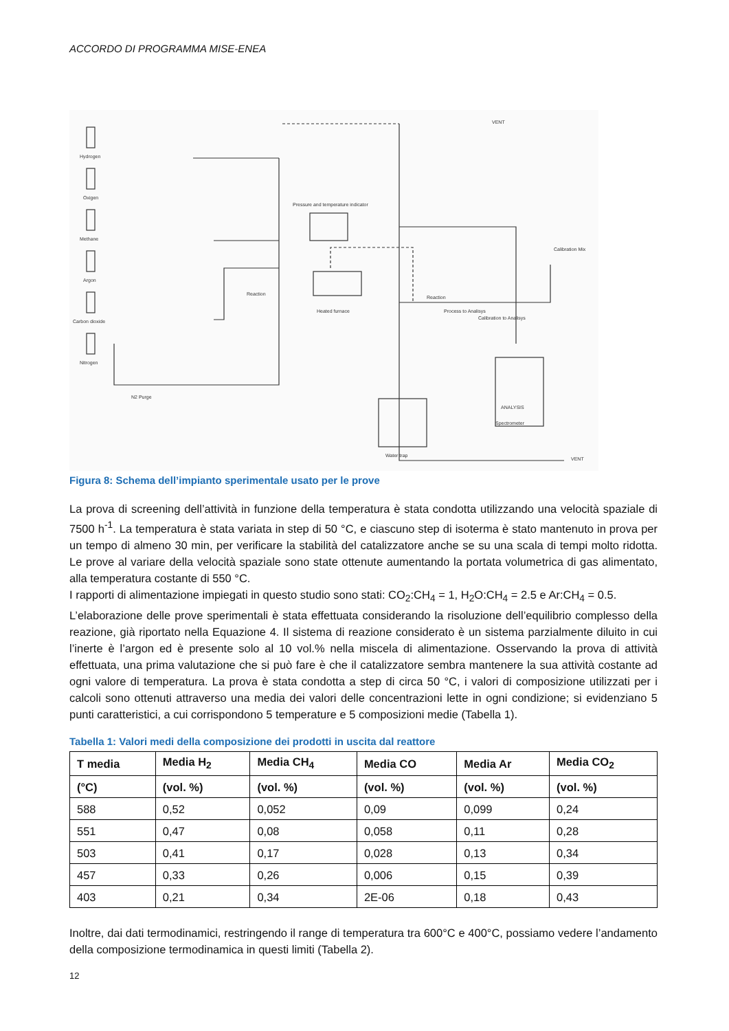ACCORDO DI PROGRAMMA MISE-ENEA
Hydrogen
Oxigen
Methane
Argon
Carbon dioxide
Nitrogen
N2 Purge
Pressure and temperature indicator
Heated furnace
Reaction
Reaction
Process to Analisys
Calibration to Analisys
Calibration Mix
ANALYSIS
Spectrometer
Water trap
VENT
VENT
Figura 8: Schema dell’impianto sperimentale usato per le prove
La prova di screening dell’attività in funzione della temperatura è stata condotta utilizzando una velocità spaziale di 7500 h<sup>-1</sup>. La temperatura è stata variata in step di 50 °C, e ciascuno step di isoterma è stato mantenuto in prova per un tempo di almeno 30 min, per verificare la stabilità del catalizzatore anche se su una scala di tempi molto ridotta. Le prove al variare della velocità spaziale sono state ottenute aumentando la portata volumetrica di gas alimentato, alla temperatura costante di 550 °C.
I rapporti di alimentazione impiegati in questo studio sono stati: CO<sub>2</sub>:CH<sub>4</sub> = 1, H<sub>2</sub>O:CH<sub>4</sub> = 2.5 e Ar:CH<sub>4</sub> = 0.5.
L’elaborazione delle prove sperimentali è stata effettuata considerando la risoluzione dell’equilibrio complesso della reazione, già riportato nella Equazione 4. Il sistema di reazione considerato è un sistema parzialmente diluito in cui l’inerte è l’argon ed è presente solo al 10 vol.% nella miscela di alimentazione. Osservando la prova di attività effettuata, una prima valutazione che si può fare è che il catalizzatore sembra mantenere la sua attività costante ad ogni valore di temperatura. La prova è stata condotta a step di circa 50 °C, i valori di composizione utilizzati per i calcoli sono ottenuti attraverso una media dei valori delle concentrazioni lette in ogni condizione; si evidenziano 5 punti caratteristici, a cui corrispondono 5 temperature e 5 composizioni medie (Tabella 1).
Tabella 1: Valori medi della composizione dei prodotti in uscita dal reattore
| T media | Media H<sub>2</sub> | Media CH<sub>4</sub> | Media CO | Media Ar | Media CO<sub>2</sub> |
| --- | --- | --- | --- | --- | --- |
| (°C) | (vol. %) | (vol. %) | (vol. %) | (vol. %) | (vol. %) |
| 588 | 0,52 | 0,052 | 0,09 | 0,099 | 0,24 |
| 551 | 0,47 | 0,08 | 0,058 | 0,11 | 0,28 |
| 503 | 0,41 | 0,17 | 0,028 | 0,13 | 0,34 |
| 457 | 0,33 | 0,26 | 0,006 | 0,15 | 0,39 |
| 403 | 0,21 | 0,34 | 2E-06 | 0,18 | 0,43 |
Inoltre, dai dati termodinamici, restringendo il range di temperatura tra 600°C e 400°C, possiamo vedere l’andamento della composizione termodinamica in questi limiti (Tabella 2).
12